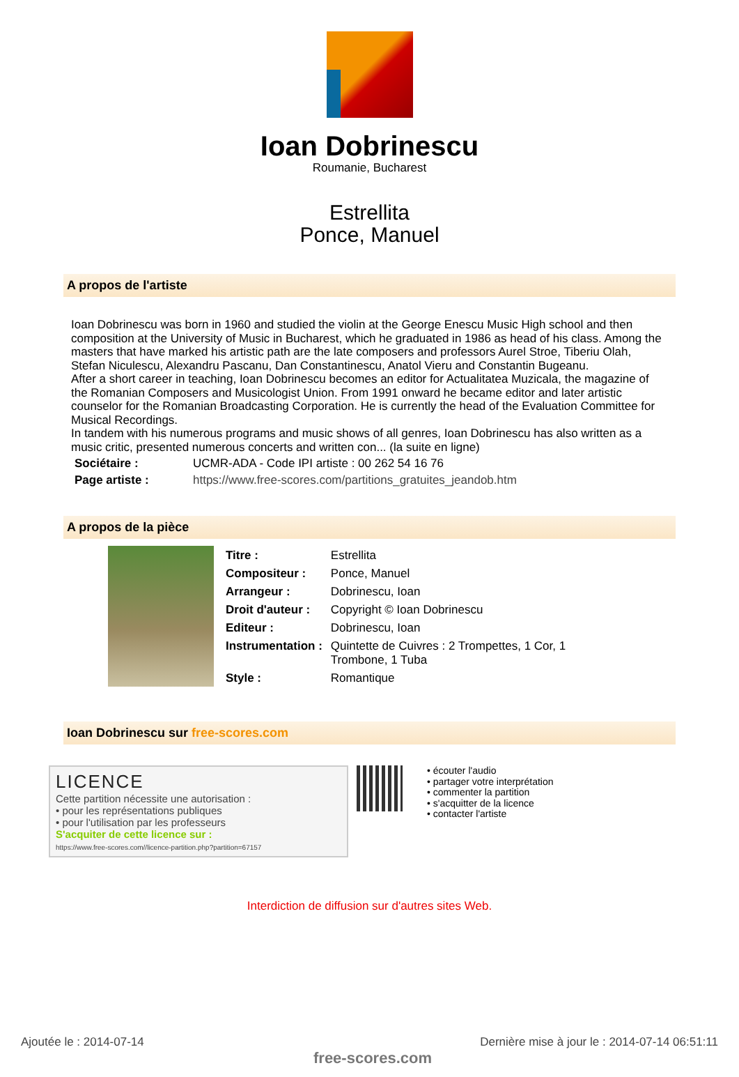Ioan Dobrinescu
Roumanie, Bucharest
Estrellita
Ponce, Manuel
A propos de l'artiste
Ioan Dobrinescu was born in 1960 and studied the violin at the George Enescu Music High school and then composition at the University of Music in Bucharest, which he graduated in 1986 as head of his class. Among the masters that have marked his artistic path are the late composers and professors Aurel Stroe, Tiberiu Olah, Stefan Niculescu, Alexandru Pascanu, Dan Constantinescu, Anatol Vieru and Constantin Bugeanu.
After a short career in teaching, Ioan Dobrinescu becomes an editor for Actualitatea Muzicala, the magazine of the Romanian Composers and Musicologist Union. From 1991 onward he became editor and later artistic counselor for the Romanian Broadcasting Corporation. He is currently the head of the Evaluation Committee for Musical Recordings.
In tandem with his numerous programs and music shows of all genres, Ioan Dobrinescu has also written as a music critic, presented numerous concerts and written con... (la suite en ligne)
| Sociétaire : | UCMR-ADA - Code IPI artiste : 00 262 54 16 76 |
| Page artiste : | https://www.free-scores.com/partitions_gratuites_jeandob.htm |
A propos de la pièce
| Titre : | Estrellita |
| Compositeur : | Ponce, Manuel |
| Arrangeur : | Dobrinescu, Ioan |
| Droit d'auteur : | Copyright © Ioan Dobrinescu |
| Editeur : | Dobrinescu, Ioan |
| Instrumentation : | Quintette de Cuivres : 2 Trompettes, 1 Cor, 1 Trombone, 1 Tuba |
| Style : | Romantique |
Ioan Dobrinescu sur free-scores.com
LICENCE
Cette partition nécessite une autorisation :
• pour les représentations publiques
• pour l'utilisation par les professeurs
S'acquiter de cette licence sur :
https://www.free-scores.com//licence-partition.php?partition=67157
• écouter l'audio
• partager votre interprétation
• commenter la partition
• s'acquitter de la licence
• contacter l'artiste
Interdiction de diffusion sur d'autres sites Web.
Ajoutée le : 2014-07-14
free-scores.com
Dernière mise à jour le : 2014-07-14 06:51:11